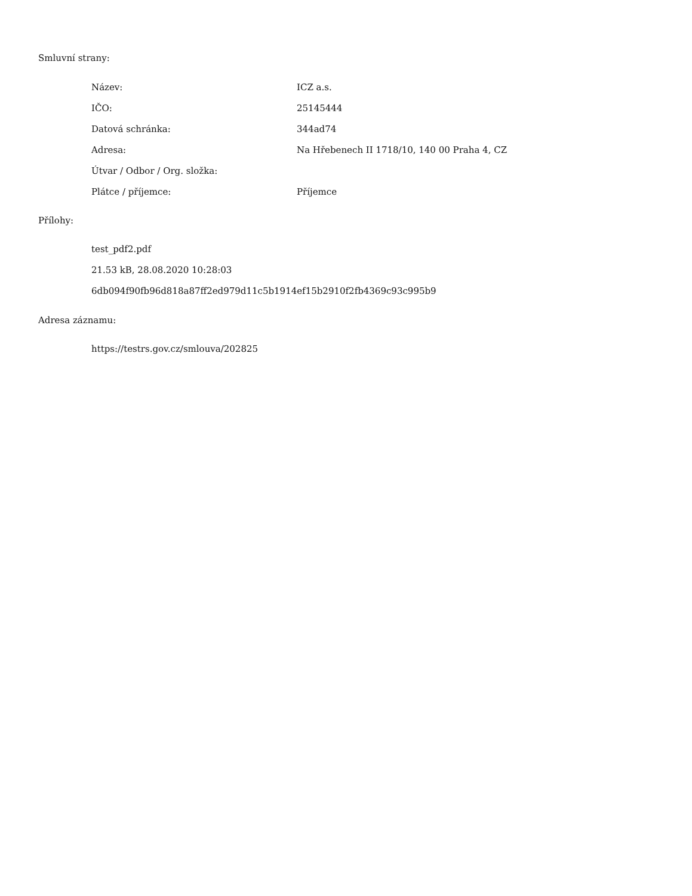Smluvní strany:
| Název: | ICZ a.s. |
| IČO: | 25145444 |
| Datová schránka: | 344ad74 |
| Adresa: | Na Hřebenech II 1718/10, 140 00 Praha 4, CZ |
| Útvar / Odbor / Org. složka: | |
| Plátce / příjemce: | Příjemce |
Přílohy:
test_pdf2.pdf
21.53 kB, 28.08.2020 10:28:03
6db094f90fb96d818a87ff2ed979d11c5b1914ef15b2910f2fb4369c93c995b9
Adresa záznamu:
https://testrs.gov.cz/smlouva/202825